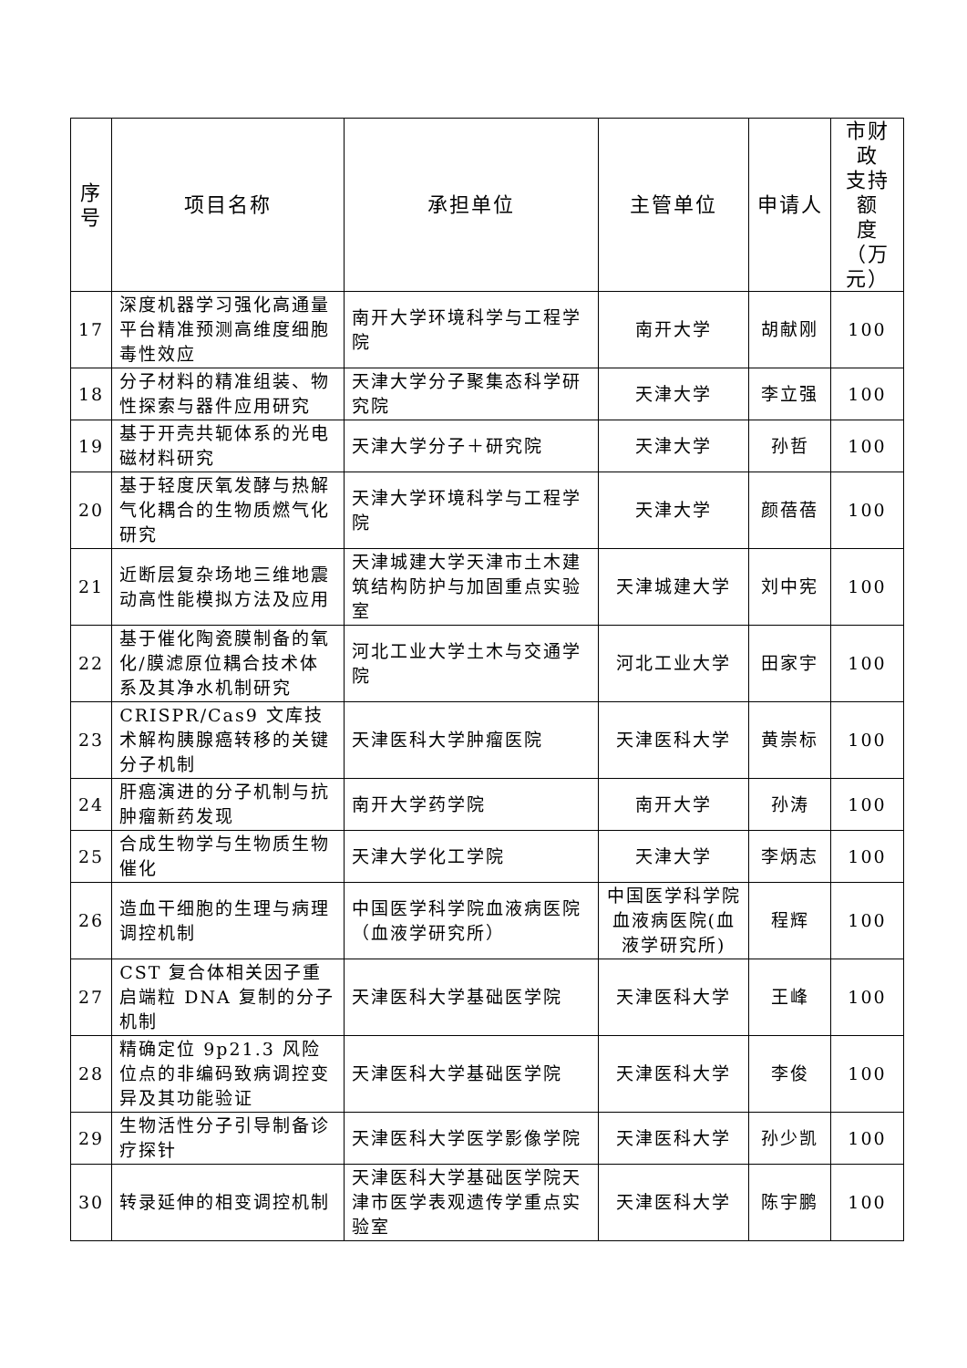| 序 号 | 项目名称 | 承担单位 | 主管单位 | 申请人 | 市财政 支持额 度（万 元） |
| --- | --- | --- | --- | --- | --- |
| 17 | 深度机器学习强化高通量平台精准预测高维度细胞毒性效应 | 南开大学环境科学与工程学院 | 南开大学 | 胡献刚 | 100 |
| 18 | 分子材料的精准组装、物性探索与器件应用研究 | 天津大学分子聚集态科学研究院 | 天津大学 | 李立强 | 100 |
| 19 | 基于开壳共轭体系的光电磁材料研究 | 天津大学分子＋研究院 | 天津大学 | 孙哲 | 100 |
| 20 | 基于轻度厌氧发酵与热解气化耦合的生物质燃气化研究 | 天津大学环境科学与工程学院 | 天津大学 | 颜蓓蓓 | 100 |
| 21 | 近断层复杂场地三维地震动高性能模拟方法及应用 | 天津城建大学天津市土木建筑结构防护与加固重点实验室 | 天津城建大学 | 刘中宪 | 100 |
| 22 | 基于催化陶瓷膜制备的氧化/膜滤原位耦合技术体系及其净水机制研究 | 河北工业大学土木与交通学院 | 河北工业大学 | 田家宇 | 100 |
| 23 | CRISPR/Cas9 文库技术解构胰腺癌转移的关键分子机制 | 天津医科大学肿瘤医院 | 天津医科大学 | 黄崇标 | 100 |
| 24 | 肝癌演进的分子机制与抗肿瘤新药发现 | 南开大学药学院 | 南开大学 | 孙涛 | 100 |
| 25 | 合成生物学与生物质生物催化 | 天津大学化工学院 | 天津大学 | 李炳志 | 100 |
| 26 | 造血干细胞的生理与病理调控机制 | 中国医学科学院血液病医院（血液学研究所） | 中国医学科学院血液病医院(血液学研究所) | 程辉 | 100 |
| 27 | CST 复合体相关因子重启端粒 DNA 复制的分子机制 | 天津医科大学基础医学院 | 天津医科大学 | 王峰 | 100 |
| 28 | 精确定位 9p21.3 风险位点的非编码致病调控变异及其功能验证 | 天津医科大学基础医学院 | 天津医科大学 | 李俊 | 100 |
| 29 | 生物活性分子引导制备诊疗探针 | 天津医科大学医学影像学院 | 天津医科大学 | 孙少凯 | 100 |
| 30 | 转录延伸的相变调控机制 | 天津医科大学基础医学院天津市医学表观遗传学重点实验室 | 天津医科大学 | 陈宇鹏 | 100 |